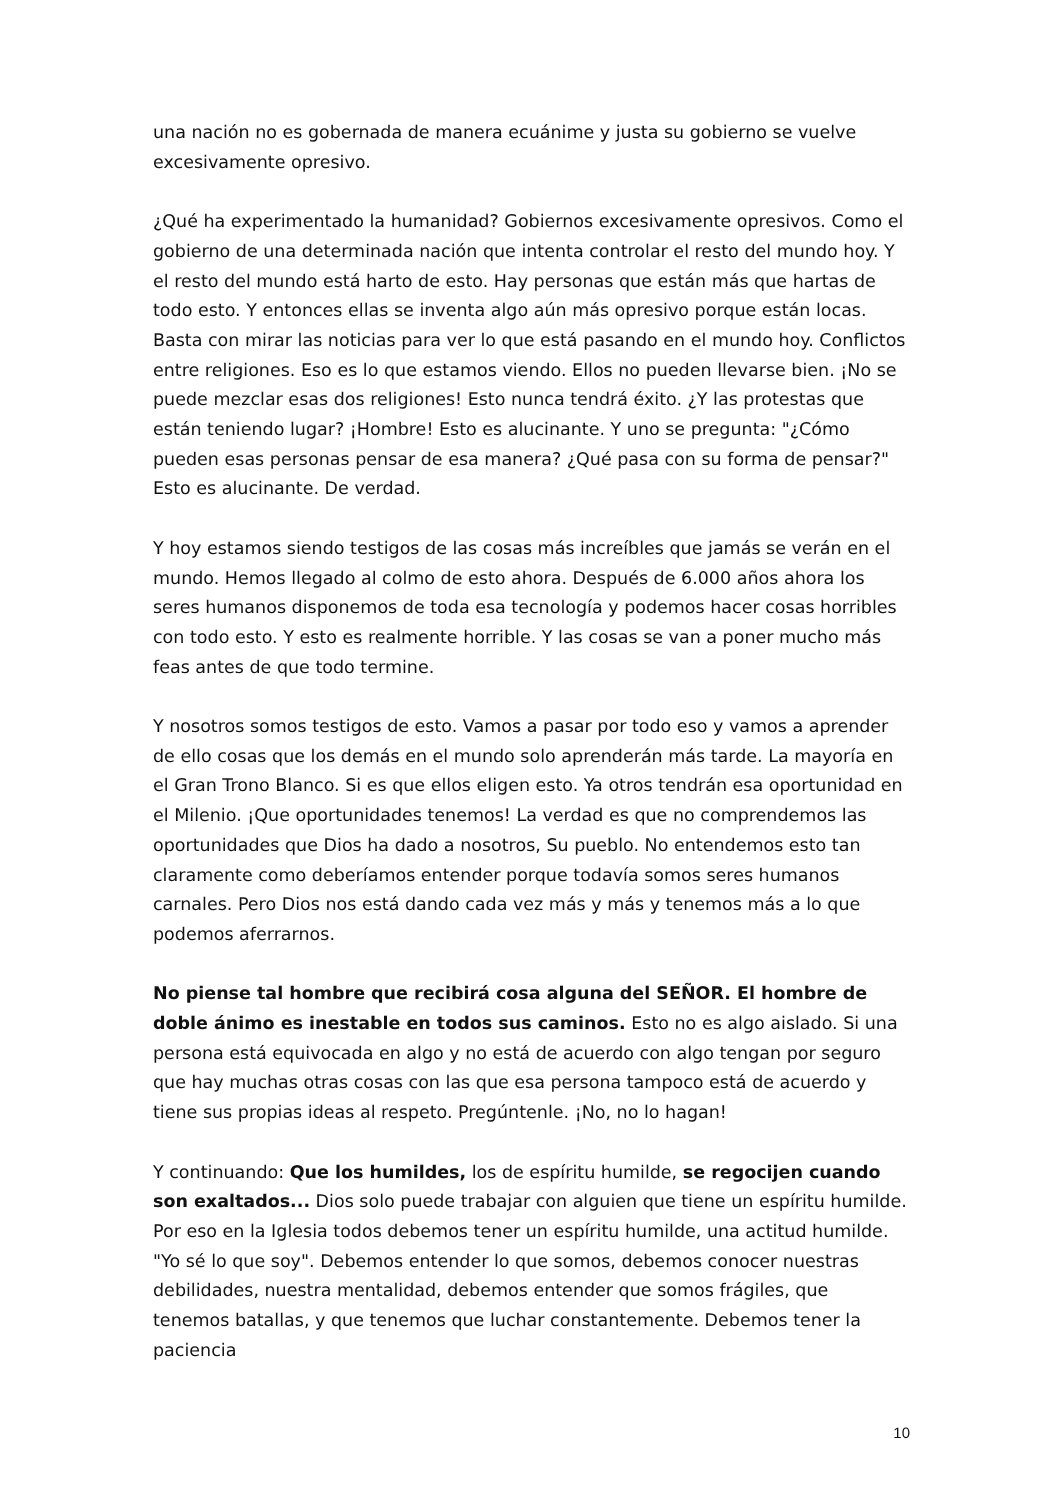una nación no es gobernada de manera ecuánime y justa su gobierno se vuelve excesivamente opresivo.
¿Qué ha experimentado la humanidad? Gobiernos excesivamente opresivos. Como el gobierno de una determinada nación que intenta controlar el resto del mundo hoy. Y el resto del mundo está harto de esto. Hay personas que están más que hartas de todo esto. Y entonces ellas se inventa algo aún más opresivo porque están locas. Basta con mirar las noticias para ver lo que está pasando en el mundo hoy. Conflictos entre religiones. Eso es lo que estamos viendo. Ellos no pueden llevarse bien. ¡No se puede mezclar esas dos religiones! Esto nunca tendrá éxito. ¿Y las protestas que están teniendo lugar? ¡Hombre! Esto es alucinante. Y uno se pregunta: "¿Cómo pueden esas personas pensar de esa manera? ¿Qué pasa con su forma de pensar?" Esto es alucinante. De verdad.
Y hoy estamos siendo testigos de las cosas más increíbles que jamás se verán en el mundo. Hemos llegado al colmo de esto ahora. Después de 6.000 años ahora los seres humanos disponemos de toda esa tecnología y podemos hacer cosas horribles con todo esto. Y esto es realmente horrible. Y las cosas se van a poner mucho más feas antes de que todo termine.
Y nosotros somos testigos de esto. Vamos a pasar por todo eso y vamos a aprender de ello cosas que los demás en el mundo solo aprenderán más tarde. La mayoría en el Gran Trono Blanco. Si es que ellos eligen esto. Ya otros tendrán esa oportunidad en el Milenio. ¡Que oportunidades tenemos! La verdad es que no comprendemos las oportunidades que Dios ha dado a nosotros, Su pueblo. No entendemos esto tan claramente como deberíamos entender porque todavía somos seres humanos carnales. Pero Dios nos está dando cada vez más y más y tenemos más a lo que podemos aferrarnos.
No piense tal hombre que recibirá cosa alguna del SEÑOR. El hombre de doble ánimo es inestable en todos sus caminos. Esto no es algo aislado. Si una persona está equivocada en algo y no está de acuerdo con algo tengan por seguro que hay muchas otras cosas con las que esa persona tampoco está de acuerdo y tiene sus propias ideas al respeto. Pregúntenle. ¡No, no lo hagan!
Y continuando: Que los humildes, los de espíritu humilde, se regocijen cuando son exaltados... Dios solo puede trabajar con alguien que tiene un espíritu humilde. Por eso en la Iglesia todos debemos tener un espíritu humilde, una actitud humilde. "Yo sé lo que soy". Debemos entender lo que somos, debemos conocer nuestras debilidades, nuestra mentalidad, debemos entender que somos frágiles, que tenemos batallas, y que tenemos que luchar constantemente. Debemos tener la paciencia
10